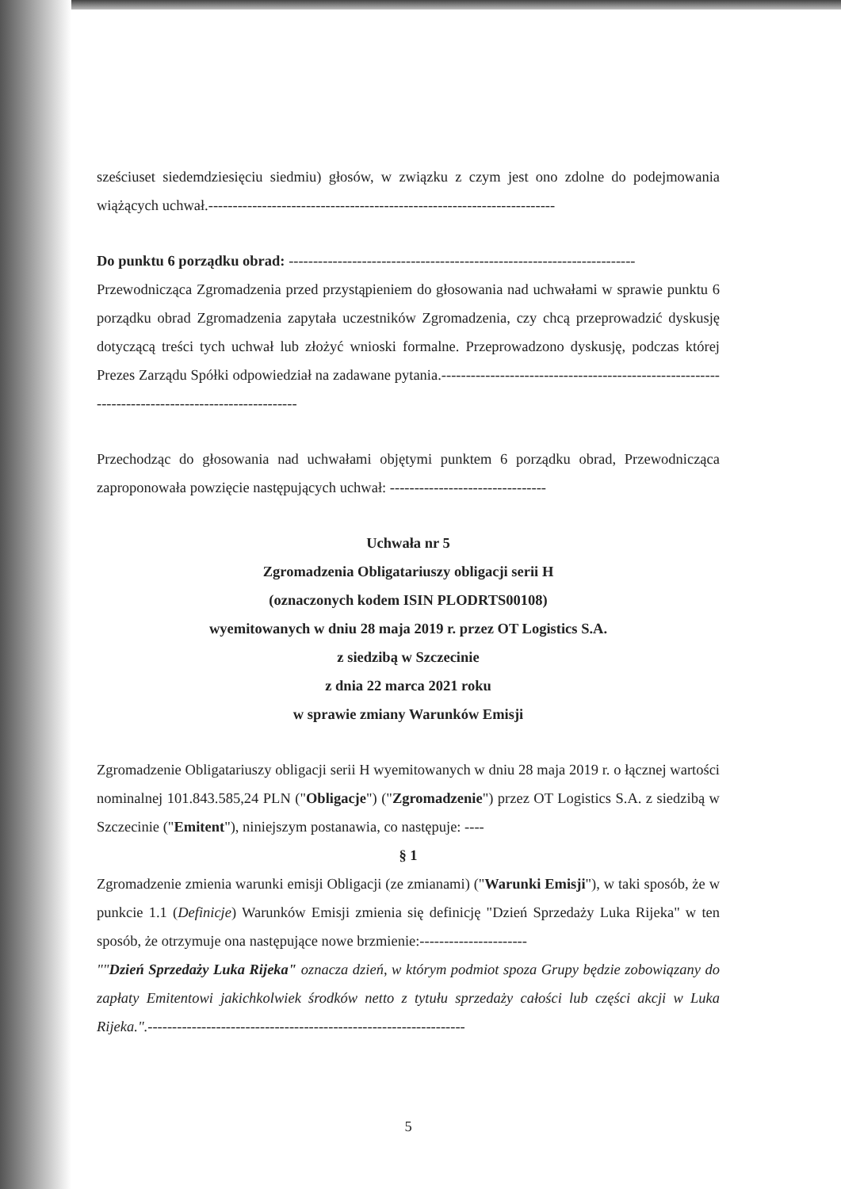sześciuset siedemdziesięciu siedmiu) głosów, w związku z czym jest ono zdolne do podejmowania wiążących uchwał.-----------------------------------------------------------------------
Do punktu 6 porządku obrad: -----------------------------------------------------------------------
Przewodnicząca Zgromadzenia przed przystąpieniem do głosowania nad uchwałami w sprawie punktu 6 porządku obrad Zgromadzenia zapytała uczestników Zgromadzenia, czy chcą przeprowadzić dyskusję dotyczącą treści tych uchwał lub złożyć wnioski formalne. Przeprowadzono dyskusję, podczas której Prezes Zarządu Spółki odpowiedział na zadawane pytania.--------------------------------------------------------------------------------------------------
Przechodząc do głosowania nad uchwałami objętymi punktem 6 porządku obrad, Przewodnicząca zaproponowała powzięcie następujących uchwał: --------------------------------
Uchwała nr 5
Zgromadzenia Obligatariuszy obligacji serii H
(oznaczonych kodem ISIN PLODRTS00108)
wyemitowanych w dniu 28 maja 2019 r. przez OT Logistics S.A.
z siedzibą w Szczecinie
z dnia 22 marca 2021 roku
w sprawie zmiany Warunków Emisji
Zgromadzenie Obligatariuszy obligacji serii H wyemitowanych w dniu 28 maja 2019 r. o łącznej wartości nominalnej 101.843.585,24 PLN ("Obligacje") ("Zgromadzenie") przez OT Logistics S.A. z siedzibą w Szczecinie ("Emitent"), niniejszym postanawia, co następuje: ----
§ 1
Zgromadzenie zmienia warunki emisji Obligacji (ze zmianami) ("Warunki Emisji"), w taki sposób, że w punkcie 1.1 (Definicje) Warunków Emisji zmienia się definicję "Dzień Sprzedaży Luka Rijeka" w ten sposób, że otrzymuje ona następujące nowe brzmienie:----------------------
""Dzień Sprzedaży Luka Rijeka" oznacza dzień, w którym podmiot spoza Grupy będzie zobowiązany do zapłaty Emitentowi jakichkolwiek środków netto z tytułu sprzedaży całości lub części akcji w Luka Rijeka.".-----------------------------------------------------------------
5